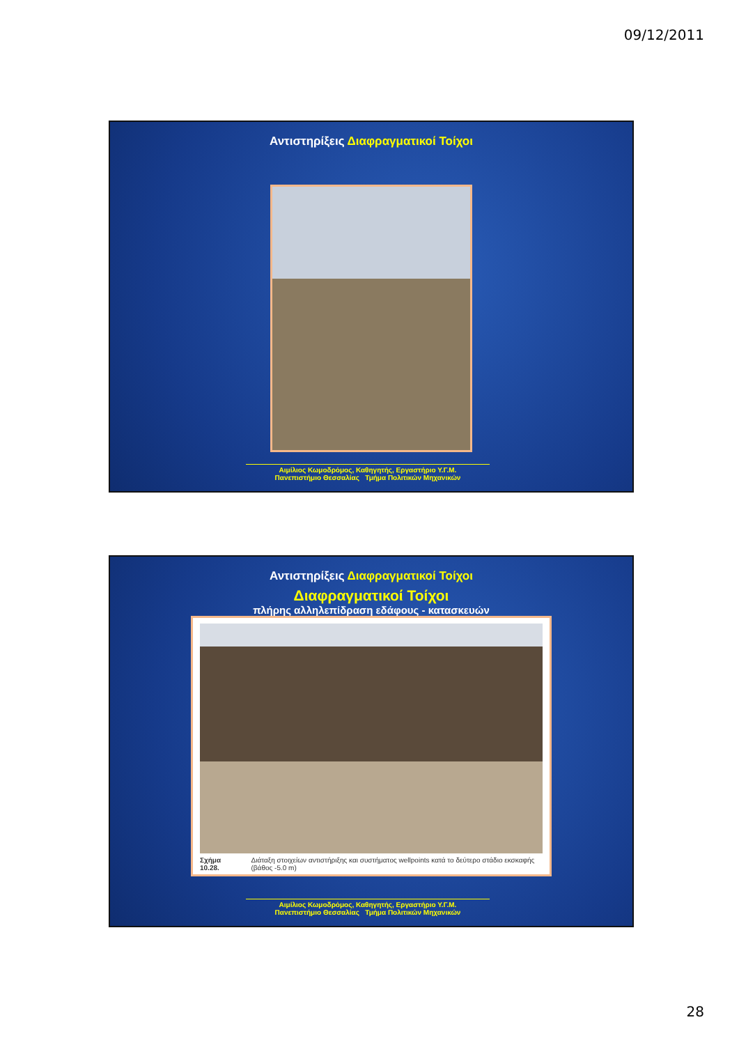09/12/2011
Αντιστηρίξεις Διαφραγματικοί Τοίχοι
Αιμίλιος Κωμοδρόμος, Καθηγητής, Εργαστήριο Υ.Γ.Μ.
Πανεπιστήμιο Θεσσαλίας Τμήμα Πολιτικών Μηχανικών
Αντιστηρίξεις Διαφραγματικοί Τοίχοι
Διαφραγματικοί Τοίχοι
πλήρης αλληλεπίδραση εδάφους - κατασκευών
Σχήμα 10.28. Διάταξη στοιχείων αντιστήριξης και συστήματος wellpoints κατά το δεύτερο στάδιο εκσκαφής (βάθος -5.0 m)
Αιμίλιος Κωμοδρόμος, Καθηγητής, Εργαστήριο Υ.Γ.Μ.
Πανεπιστήμιο Θεσσαλίας Τμήμα Πολιτικών Μηχανικών
28